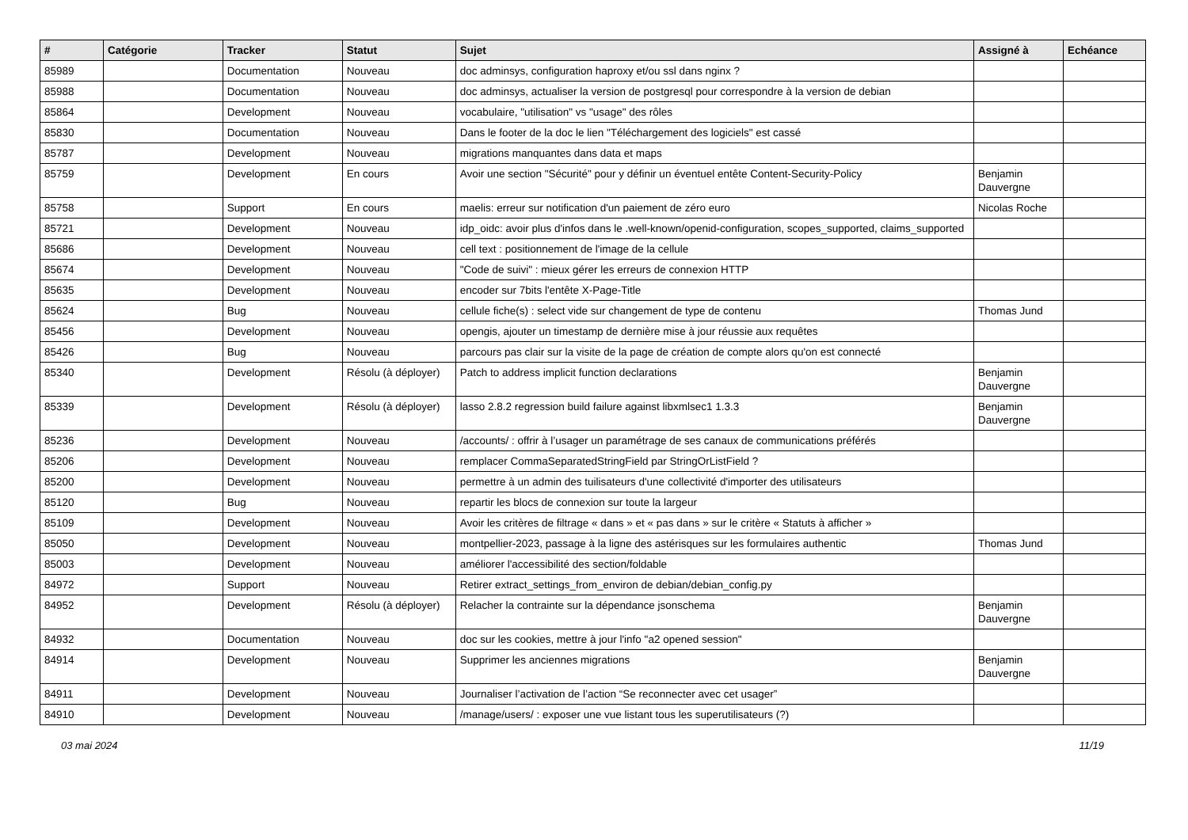| # | Catégorie | Tracker | Statut | Sujet | Assigné à | Echéance |
| --- | --- | --- | --- | --- | --- | --- |
| 85989 | | Documentation | Nouveau | doc adminsys, configuration haproxy et/ou ssl dans nginx ? | | |
| 85988 | | Documentation | Nouveau | doc adminsys, actualiser la version de postgresql pour correspondre à la version de debian | | |
| 85864 | | Development | Nouveau | vocabulaire, "utilisation" vs "usage" des rôles | | |
| 85830 | | Documentation | Nouveau | Dans le footer de la doc le lien "Téléchargement des logiciels" est cassé | | |
| 85787 | | Development | Nouveau | migrations manquantes dans data et maps | | |
| 85759 | | Development | En cours | Avoir une section "Sécurité" pour y définir un éventuel entête Content-Security-Policy | Benjamin Dauvergne | |
| 85758 | | Support | En cours | maelis: erreur sur notification d'un paiement de zéro euro | Nicolas Roche | |
| 85721 | | Development | Nouveau | idp_oidc: avoir plus d'infos dans le .well-known/openid-configuration, scopes_supported, claims_supported | | |
| 85686 | | Development | Nouveau | cell text : positionnement de l'image de la cellule | | |
| 85674 | | Development | Nouveau | "Code de suivi" : mieux gérer les erreurs de connexion HTTP | | |
| 85635 | | Development | Nouveau | encoder sur 7bits l'entête X-Page-Title | | |
| 85624 | | Bug | Nouveau | cellule fiche(s) : select vide sur changement de type de contenu | Thomas Jund | |
| 85456 | | Development | Nouveau | opengis, ajouter un timestamp de dernière mise à jour réussie aux requêtes | | |
| 85426 | | Bug | Nouveau | parcours pas clair sur la visite de la page de création de compte alors qu'on est connecté | | |
| 85340 | | Development | Résolu (à déployer) | Patch to address implicit function declarations | Benjamin Dauvergne | |
| 85339 | | Development | Résolu (à déployer) | lasso 2.8.2 regression build failure against libxmlsec1 1.3.3 | Benjamin Dauvergne | |
| 85236 | | Development | Nouveau | /accounts/ : offrir à l’usager un paramétrage de ses canaux de communications préférés | | |
| 85206 | | Development | Nouveau | remplacer CommaSeparatedStringField par StringOrListField ? | | |
| 85200 | | Development | Nouveau | permettre à un admin des tuilisateurs d'une collectivité d'importer des utilisateurs | | |
| 85120 | | Bug | Nouveau | repartir les blocs de connexion sur toute la largeur | | |
| 85109 | | Development | Nouveau | Avoir les critères de filtrage « dans » et « pas dans » sur le critère « Statuts à afficher » | | |
| 85050 | | Development | Nouveau | montpellier-2023, passage à la ligne des astérisques sur les formulaires authentic | Thomas Jund | |
| 85003 | | Development | Nouveau | améliorer l'accessibilité des section/foldable | | |
| 84972 | | Support | Nouveau | Retirer extract_settings_from_environ de debian/debian_config.py | | |
| 84952 | | Development | Résolu (à déployer) | Relacher la contrainte sur la dépendance jsonschema | Benjamin Dauvergne | |
| 84932 | | Documentation | Nouveau | doc sur les cookies, mettre à jour l'info "a2 opened session" | | |
| 84914 | | Development | Nouveau | Supprimer les anciennes migrations | Benjamin Dauvergne | |
| 84911 | | Development | Nouveau | Journaliser l’activation de l’action “Se reconnecter avec cet usager” | | |
| 84910 | | Development | Nouveau | /manage/users/ : exposer une vue listant tous les superutilisateurs (?) | | |
03 mai 2024 11/19